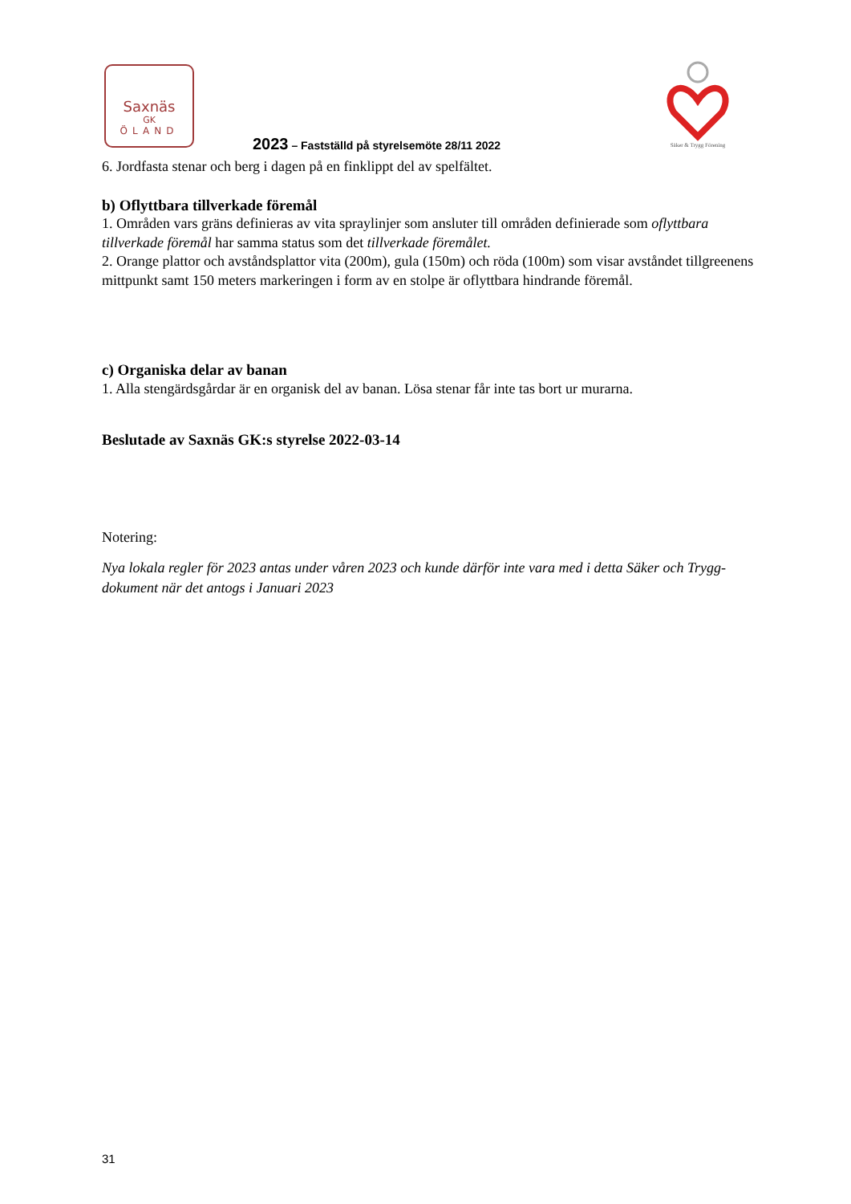Saxnäs
GK
ÖLAND
Säker & Trygg Förening
2023 – Fastställd på styrelsemöte 28/11 2022
6. Jordfasta stenar och berg i dagen på en finklippt del av spelfältet.
b) Oflyttbara tillverkade föremål
1. Områden vars gräns definieras av vita spraylinjer som ansluter till områden definierade som oflyttbara tillverkade föremål har samma status som det tillverkade föremålet.
2. Orange plattor och avståndsplattor vita (200m), gula (150m) och röda (100m) som visar avståndet tillgreenens mittpunkt samt 150 meters markeringen i form av en stolpe är oflyttbara hindrande föremål.
c) Organiska delar av banan
1. Alla stengärdsgårdar är en organisk del av banan. Lösa stenar får inte tas bort ur murarna.
Beslutade av Saxnäs GK:s styrelse 2022-03-14
Notering:
Nya lokala regler för 2023 antas under våren 2023 och kunde därför inte vara med i detta Säker och Trygg-dokument när det antogs i Januari 2023
31